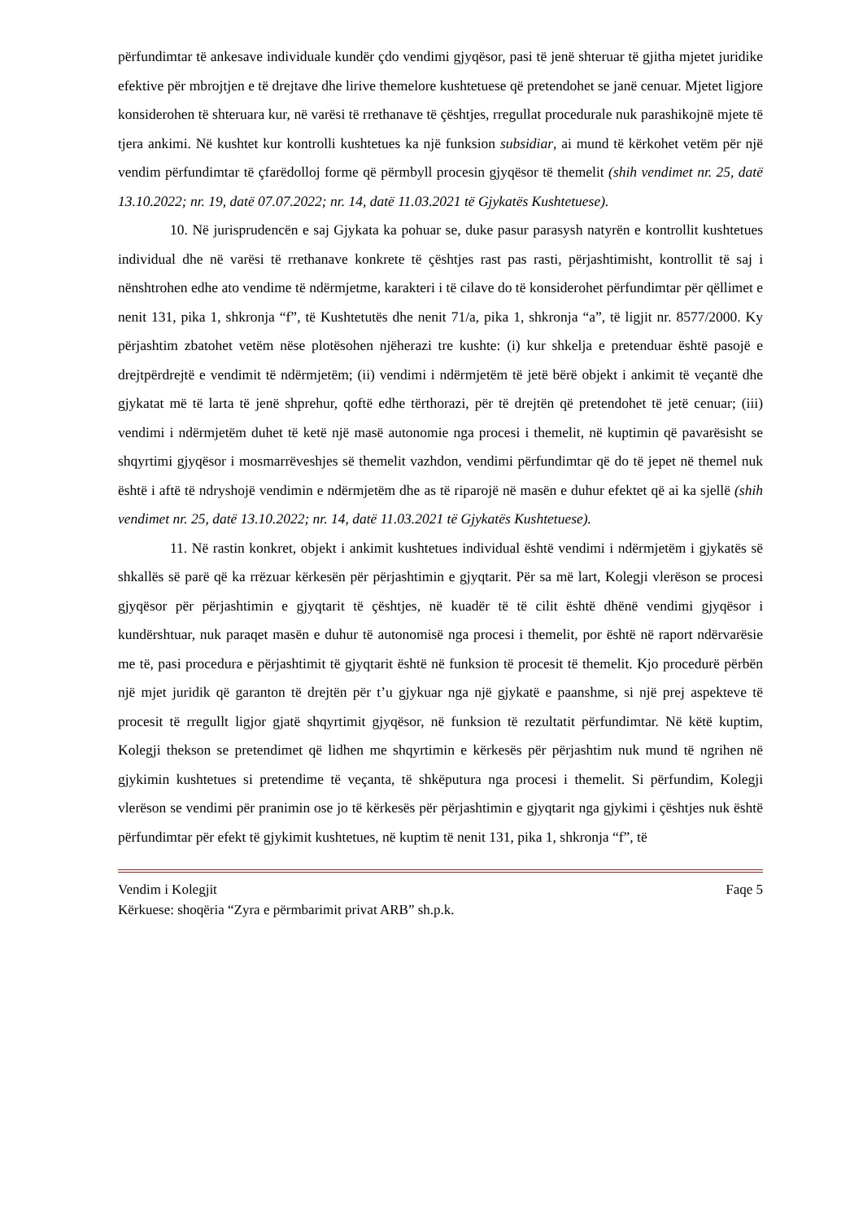përfundimtar të ankesave individuale kundër çdo vendimi gjyqësor, pasi të jenë shteruar të gjitha mjetet juridike efektive për mbrojtjen e të drejtave dhe lirive themelore kushtetuese që pretendohet se janë cenuar. Mjetet ligjore konsiderohen të shteruara kur, në varësi të rrethanave të çështjes, rregullat procedurale nuk parashikojnë mjete të tjera ankimi. Në kushtet kur kontrolli kushtetues ka një funksion subsidiar, ai mund të kërkohet vetëm për një vendim përfundimtar të çfarëdolloj forme që përmbyll procesin gjyqësor të themelit (shih vendimet nr. 25, datë 13.10.2022; nr. 19, datë 07.07.2022; nr. 14, datë 11.03.2021 të Gjykatës Kushtetuese).
10. Në jurisprudencën e saj Gjykata ka pohuar se, duke pasur parasysh natyrën e kontrollit kushtetues individual dhe në varësi të rrethanave konkrete të çështjes rast pas rasti, përjashtimisht, kontrollit të saj i nënshtrohen edhe ato vendime të ndërmjetme, karakteri i të cilave do të konsiderohet përfundimtar për qëllimet e nenit 131, pika 1, shkronja “f”, të Kushtetutës dhe nenit 71/a, pika 1, shkronja “a”, të ligjit nr. 8577/2000. Ky përjashtim zbatohet vetëm nëse plotësohen njëherazi tre kushte: (i) kur shkelja e pretenduar është pasojë e drejtpërdrejtë e vendimit të ndërmjetëm; (ii) vendimi i ndërmjetëm të jetë bërë objekt i ankimit të veçantë dhe gjykatat më të larta të jenë shprehur, qoftë edhe tërthorazi, për të drejtën që pretendohet të jetë cenuar; (iii) vendimi i ndërmjetëm duhet të ketë një masë autonomie nga procesi i themelit, në kuptimin që pavarësisht se shqyrtimi gjyqësor i mosmarrëveshjes së themelit vazhdon, vendimi përfundimtar që do të jepet në themel nuk është i aftë të ndryshojë vendimin e ndërmjetëm dhe as të riparojë në masën e duhur efektet që ai ka sjellë (shih vendimet nr. 25, datë 13.10.2022; nr. 14, datë 11.03.2021 të Gjykatës Kushtetuese).
11. Në rastin konkret, objekt i ankimit kushtetues individual është vendimi i ndërmjetëm i gjykatës së shkallës së parë që ka rrëzuar kërkesën për përjashtimin e gjyqtarit. Për sa më lart, Kolegji vlerëson se procesi gjyqësor për përjashtimin e gjyqtarit të çështjes, në kuadër të të cilit është dhënë vendimi gjyqësor i kundërshtuar, nuk paraqet masën e duhur të autonomisë nga procesi i themelit, por është në raport ndërvarësie me të, pasi procedura e përjashtimit të gjyqtarit është në funksion të procesit të themelit. Kjo procedurë përbën një mjet juridik që garanton të drejtën për t’u gjykuar nga një gjykatë e paanshme, si një prej aspekteve të procesit të rregullt ligjor gjatë shqyrtimit gjyqësor, në funksion të rezultatit përfundimtar. Në këtë kuptim, Kolegji thekson se pretendimet që lidhen me shqyrtimin e kërkesës për përjashtim nuk mund të ngrihen në gjykimin kushtetues si pretendime të veçanta, të shkëputura nga procesi i themelit. Si përfundim, Kolegji vlerëson se vendimi për pranimin ose jo të kërkesës për përjashtimin e gjyqtarit nga gjykimi i çështjes nuk është përfundimtar për efekt të gjykimit kushtetues, në kuptim të nenit 131, pika 1, shkronja “f”, të
Vendim i Kolegjit Faqe 5
Kërkuese: shoqëria “Zyra e përmbarimit privat ARB” sh.p.k.